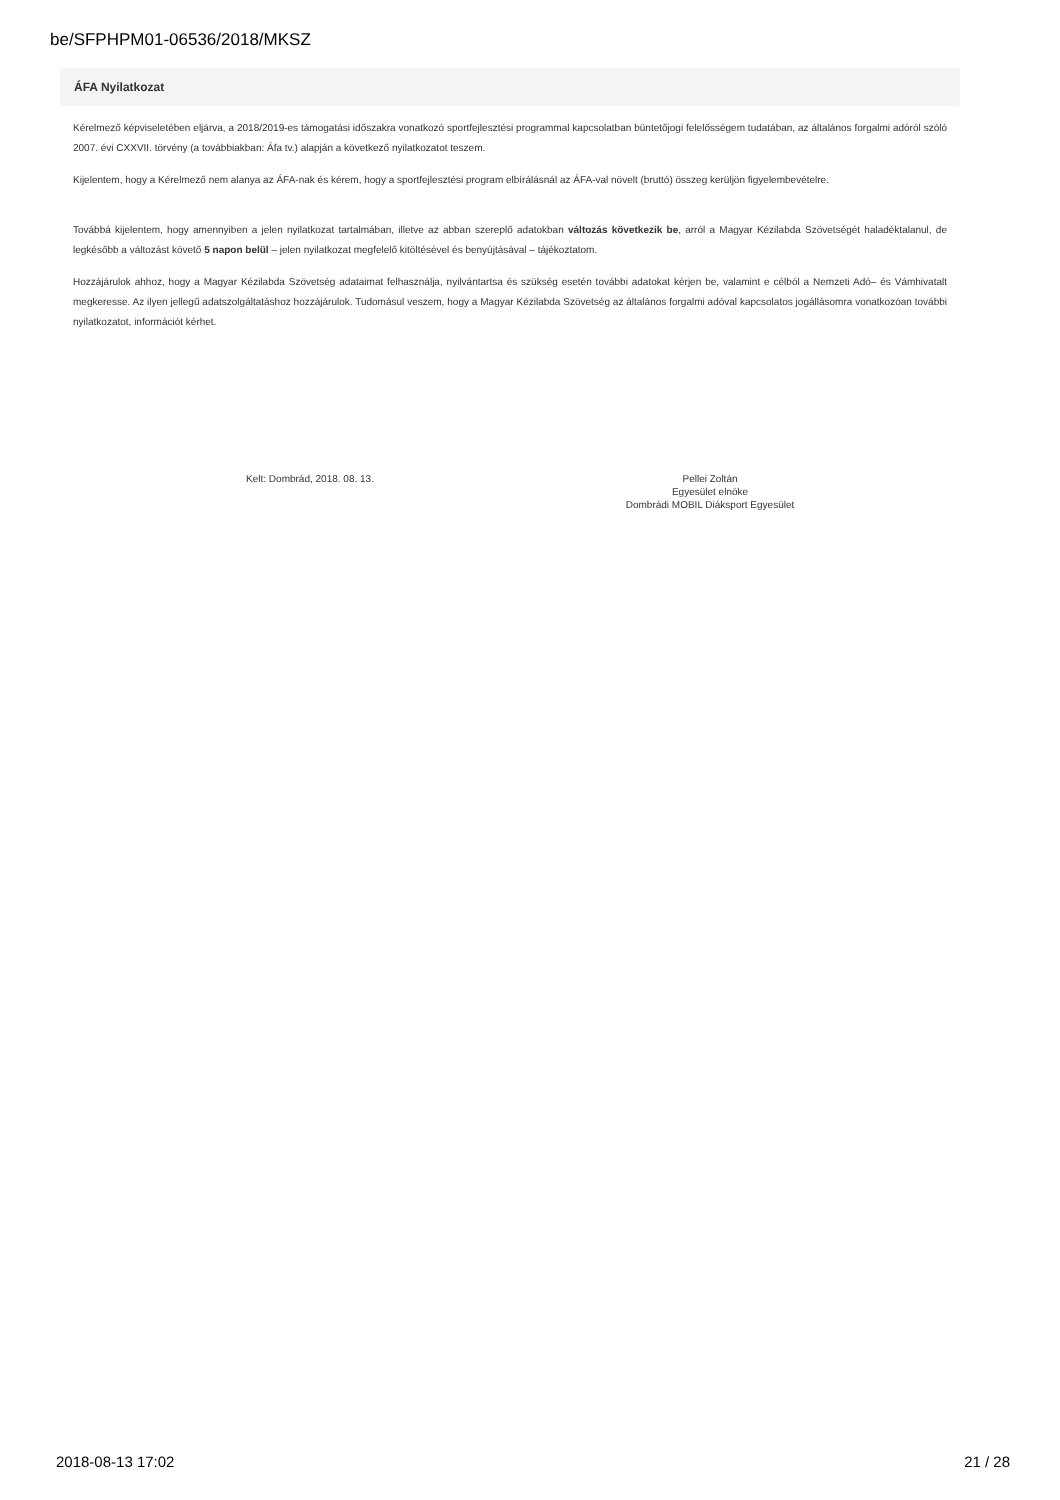be/SFPHPM01-06536/2018/MKSZ
ÁFA Nyilatkozat
Kérelmező képviseletében eljárva, a 2018/2019-es támogatási időszakra vonatkozó sportfejlesztési programmal kapcsolatban büntetőjogi felelősségem tudatában, az általános forgalmi adóról szóló 2007. évi CXXVII. törvény (a továbbiakban: Áfa tv.) alapján a következő nyilatkozatot teszem.
Kijelentem, hogy a Kérelmező nem alanya az ÁFA-nak és kérem, hogy a sportfejlesztési program elbírálásnál az ÁFA-val növelt (bruttó) összeg kerüljön figyelembevételre.
Továbbá kijelentem, hogy amennyiben a jelen nyilatkozat tartalmában, illetve az abban szereplő adatokban változás következik be, arról a Magyar Kézilabda Szövetségét haladéktalanul, de legkésőbb a változást követő 5 napon belül – jelen nyilatkozat megfelelő kitöltésével és benyújtásával – tájékoztatom.
Hozzájárulok ahhoz, hogy a Magyar Kézilabda Szövetség adataimat felhasználja, nyilvántartsa és szükség esetén további adatokat kérjen be, valamint e célból a Nemzeti Adó– és Vámhivatalt megkeresse. Az ilyen jellegű adatszolgáltatáshoz hozzájárulok. Tudomásul veszem, hogy a Magyar Kézilabda Szövetség az általános forgalmi adóval kapcsolatos jogállásomra vonatkozóan további nyilatkozatot, információt kérhet.
Kelt: Dombrád, 2018. 08. 13. Pellei Zoltán
Egyesület elnöke
Dombrádi MOBIL Diáksport Egyesület
2018-08-13 17:02 21 / 28